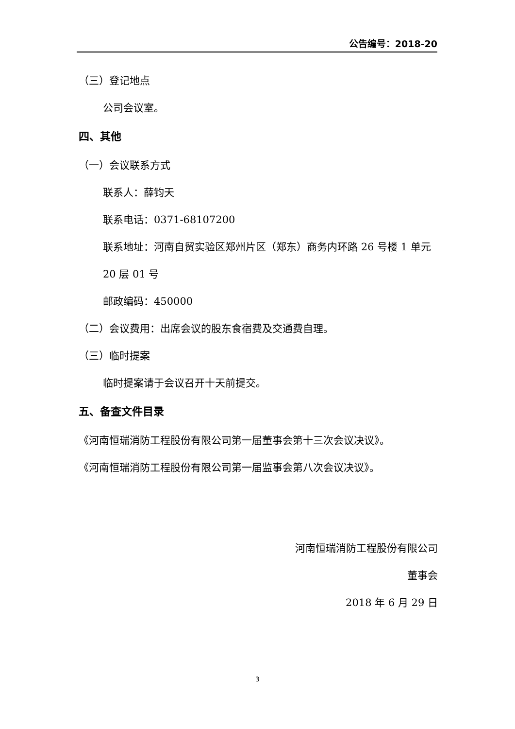公告编号：2018-20
（三）登记地点
公司会议室。
四、其他
（一）会议联系方式
联系人：薛钧天
联系电话：0371-68107200
联系地址：河南自贸实验区郑州片区（郑东）商务内环路 26 号楼 1 单元 20 层 01 号
邮政编码：450000
（二）会议费用：出席会议的股东食宿费及交通费自理。
（三）临时提案
临时提案请于会议召开十天前提交。
五、备查文件目录
《河南恒瑞消防工程股份有限公司第一届董事会第十三次会议决议》。
《河南恒瑞消防工程股份有限公司第一届监事会第八次会议决议》。
河南恒瑞消防工程股份有限公司
董事会
2018 年 6 月 29 日
3